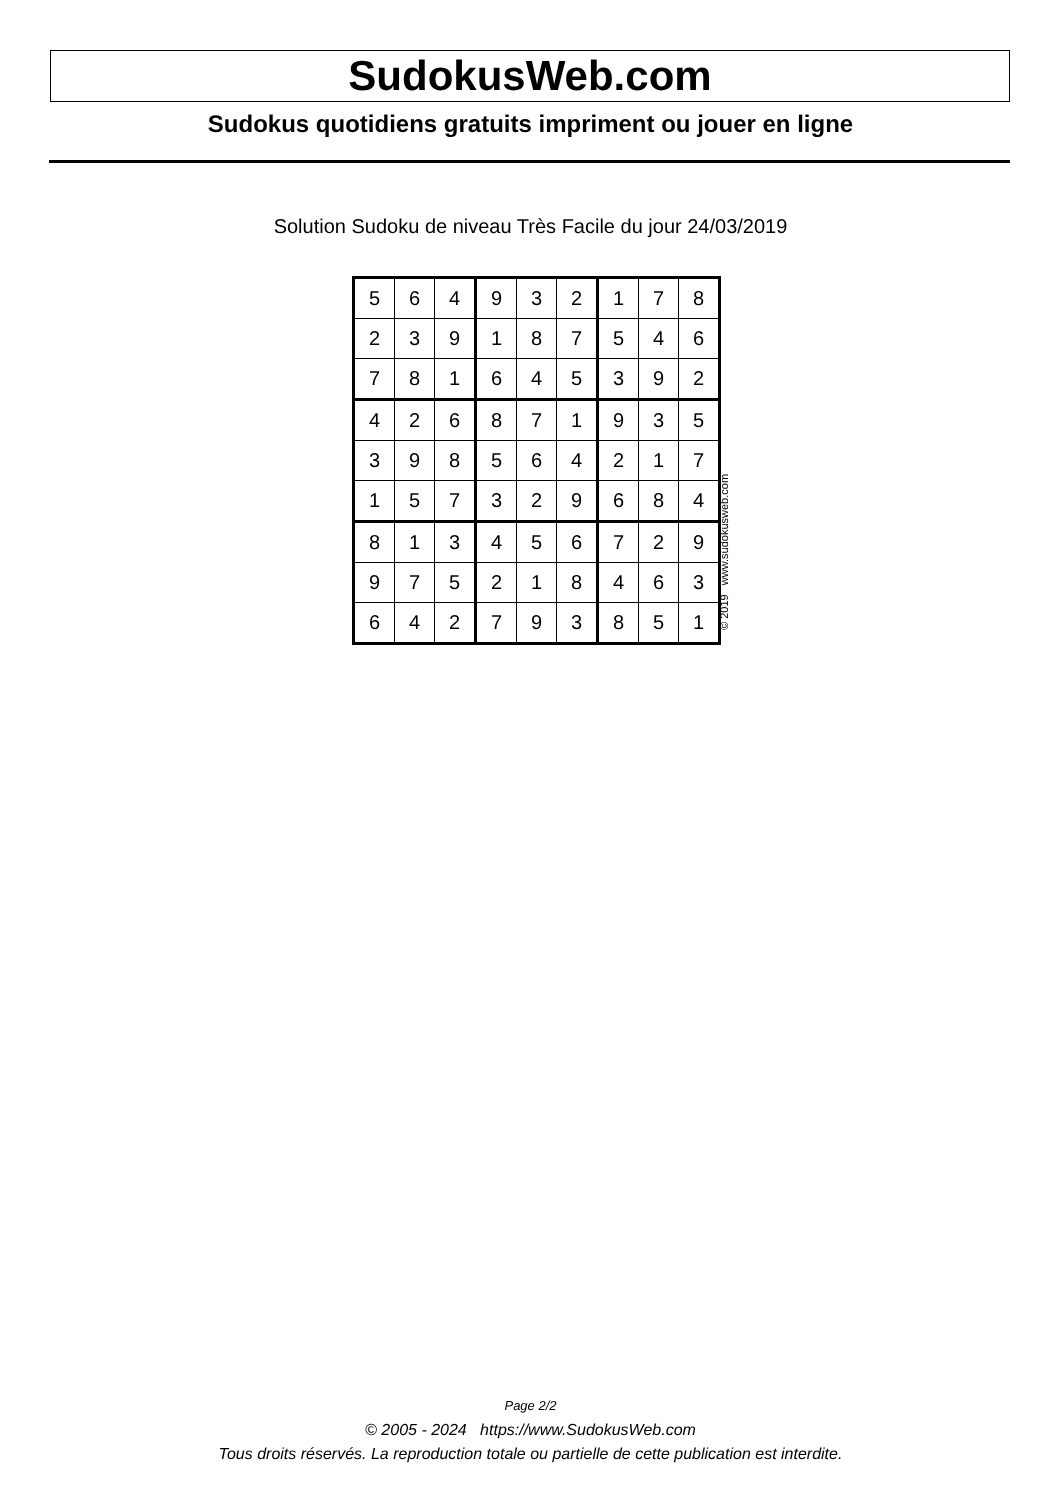SudokusWeb.com
Sudokus quotidiens gratuits impriment ou jouer en ligne
Solution Sudoku de niveau Très Facile du jour 24/03/2019
| 5 | 6 | 4 | 9 | 3 | 2 | 1 | 7 | 8 |
| 2 | 3 | 9 | 1 | 8 | 7 | 5 | 4 | 6 |
| 7 | 8 | 1 | 6 | 4 | 5 | 3 | 9 | 2 |
| 4 | 2 | 6 | 8 | 7 | 1 | 9 | 3 | 5 |
| 3 | 9 | 8 | 5 | 6 | 4 | 2 | 1 | 7 |
| 1 | 5 | 7 | 3 | 2 | 9 | 6 | 8 | 4 |
| 8 | 1 | 3 | 4 | 5 | 6 | 7 | 2 | 9 |
| 9 | 7 | 5 | 2 | 1 | 8 | 4 | 6 | 3 |
| 6 | 4 | 2 | 7 | 9 | 3 | 8 | 5 | 1 |
© 2019 www.sudokusweb.com
Page 2/2
© 2005 - 2024 https://www.SudokusWeb.com
Tous droits réservés. La reproduction totale ou partielle de cette publication est interdite.